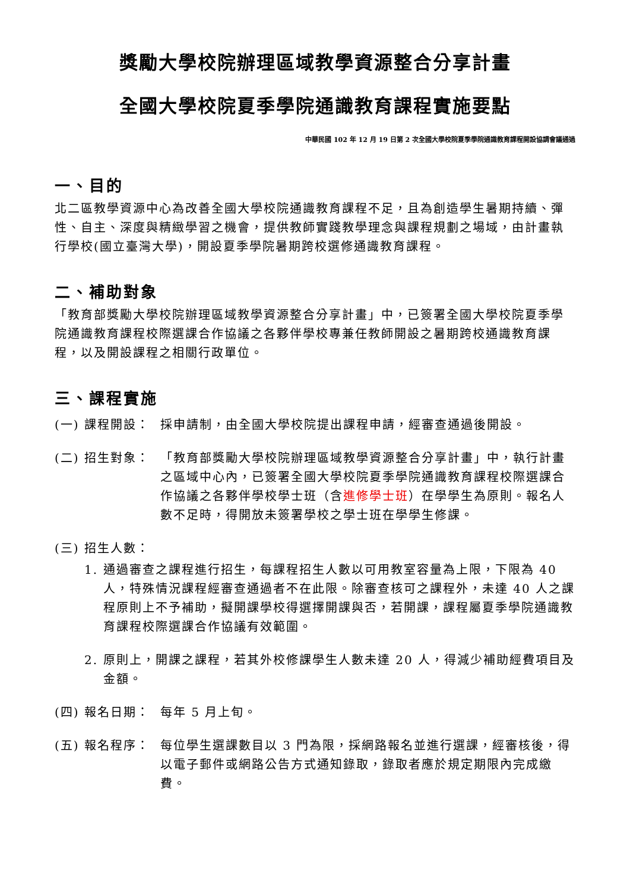獎勵大學校院辦理區域教學資源整合分享計畫
全國大學校院夏季學院通識教育課程實施要點
中華民國 102 年 12 月 19 日第 2 次全國大學校院夏季學院通識教育課程開設協調會議通過
一、目的
北二區教學資源中心為改善全國大學校院通識教育課程不足，且為創造學生暑期持續、彈性、自主、深度與精緻學習之機會，提供教師實踐教學理念與課程規劃之場域，由計畫執行學校(國立臺灣大學)，開設夏季學院暑期跨校選修通識教育課程。
二、補助對象
「教育部獎勵大學校院辦理區域教學資源整合分享計畫」中，已簽署全國大學校院夏季學院通識教育課程校際選課合作協議之各夥伴學校專兼任教師開設之暑期跨校通識教育課程，以及開設課程之相關行政單位。
三、課程實施
(一) 課程開設： 採申請制，由全國大學校院提出課程申請，經審查通過後開設。
(二) 招生對象： 「教育部獎勵大學校院辦理區域教學資源整合分享計畫」中，執行計畫之區域中心內，已簽署全國大學校院夏季學院通識教育課程校際選課合作協議之各夥伴學校學士班（含進修學士班）在學學生為原則。報名人數不足時，得開放未簽署學校之學士班在學學生修課。
(三) 招生人數：
1. 通過審查之課程進行招生，每課程招生人數以可用教室容量為上限，下限為 40 人，特殊情況課程經審查通過者不在此限。除審查核可之課程外，未達 40 人之課程原則上不予補助，擬開課學校得選擇開課與否，若開課，課程屬夏季學院通識教育課程校際選課合作協議有效範圍。
2. 原則上，開課之課程，若其外校修課學生人數未達 20 人，得減少補助經費項目及金額。
(四) 報名日期： 每年 5 月上旬。
(五) 報名程序： 每位學生選課數目以 3 門為限，採網路報名並進行選課，經審核後，得以電子郵件或網路公告方式通知錄取，錄取者應於規定期限內完成繳費。